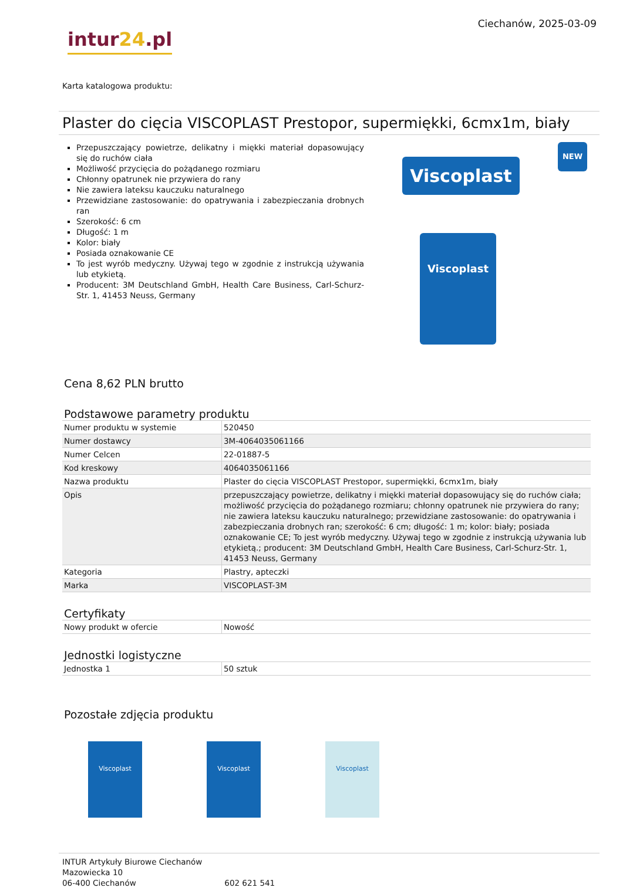intur24.pl
Ciechanów, 2025-03-09
Karta katalogowa produktu:
Plaster do cięcia VISCOPLAST Prestopor, supermiękki, 6cmx1m, biały
Przepuszczający powietrze, delikatny i miękki materiał dopasowujący się do ruchów ciała
Możliwość przycięcia do pożądanego rozmiaru
Chłonny opatrunek nie przywiera do rany
Nie zawiera lateksu kauczuku naturalnego
Przewidziane zastosowanie: do opatrywania i zabezpieczania drobnych ran
Szerokość: 6 cm
Długość: 1 m
Kolor: biały
Posiada oznakowanie CE
To jest wyrób medyczny. Używaj tego w zgodnie z instrukcją używania lub etykietą.
Producent: 3M Deutschland GmbH, Health Care Business, Carl-Schurz-Str. 1, 41453 Neuss, Germany
Viscoplast
NEW
Viscoplast
Cena 8,62 PLN brutto
Podstawowe parametry produktu
| Numer produktu w systemie | 520450 |
| Numer dostawcy | 3M-4064035061166 |
| Numer Celcen | 22-01887-5 |
| Kod kreskowy | 4064035061166 |
| Nazwa produktu | Plaster do cięcia VISCOPLAST Prestopor, supermiękki, 6cmx1m, biały |
| Opis | przepuszczający powietrze, delikatny i miękki materiał dopasowujący się do ruchów ciała; możliwość przycięcia do pożądanego rozmiaru; chłonny opatrunek nie przywiera do rany; nie zawiera lateksu kauczuku naturalnego; przewidziane zastosowanie: do opatrywania i zabezpieczania drobnych ran; szerokość: 6 cm; długość: 1 m; kolor: biały; posiada oznakowanie CE; To jest wyrób medyczny. Używaj tego w zgodnie z instrukcją używania lub etykietą.; producent: 3M Deutschland GmbH, Health Care Business, Carl-Schurz-Str. 1, 41453 Neuss, Germany |
| Kategoria | Plastry, apteczki |
| Marka | VISCOPLAST-3M |
Certyfikaty
| Nowy produkt w ofercie | Nowość |
Jednostki logistyczne
| Jednostka 1 | 50 sztuk |
Pozostałe zdjęcia produktu
Viscoplast Viscoplast Viscoplast
INTUR Artykuły Biurowe Ciechanów
Mazowiecka 10
06-400 Ciechanów 602 621 541